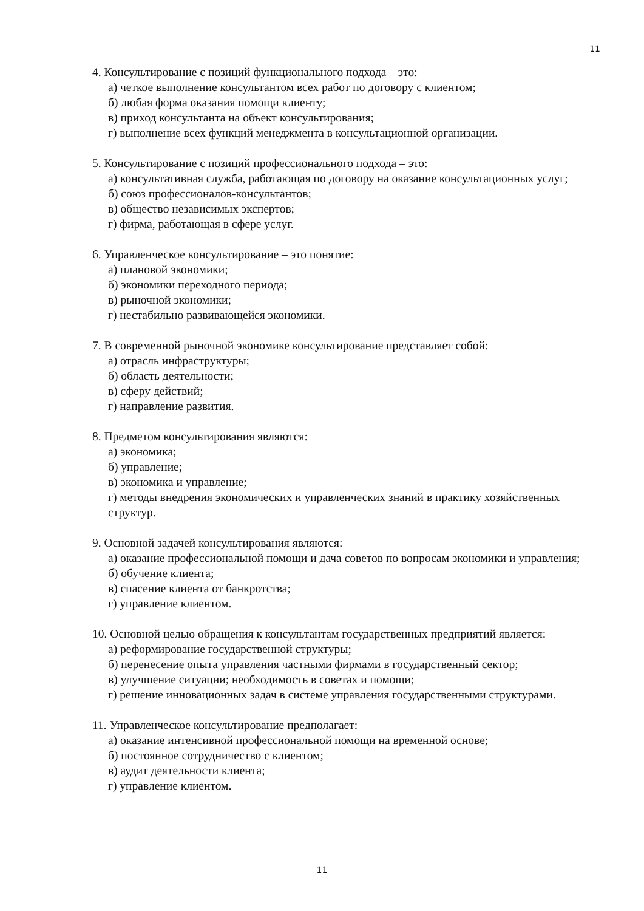11
4. Консультирование с позиций функционального подхода – это:
а) четкое выполнение консультантом всех работ по договору с клиентом;
б) любая форма оказания помощи клиенту;
в) приход консультанта на объект консультирования;
г) выполнение всех функций менеджмента в консультационной организации.
5. Консультирование с позиций профессионального подхода – это:
а) консультативная служба, работающая по договору на оказание консультационных услуг;
б) союз профессионалов-консультантов;
в) общество независимых экспертов;
г) фирма, работающая в сфере услуг.
6. Управленческое консультирование – это понятие:
а) плановой экономики;
б) экономики переходного периода;
в) рыночной экономики;
г) нестабильно развивающейся экономики.
7. В современной рыночной экономике консультирование представляет собой:
а) отрасль инфраструктуры;
б) область деятельности;
в) сферу действий;
г) направление развития.
8. Предметом консультирования являются:
а) экономика;
б) управление;
в) экономика и управление;
г) методы внедрения экономических и управленческих знаний в практику хозяйственных структур.
9. Основной задачей консультирования являются:
а) оказание профессиональной помощи и дача советов по вопросам экономики и управления;
б) обучение клиента;
в) спасение клиента от банкротства;
г) управление клиентом.
10. Основной целью обращения к консультантам государственных предприятий является:
а) реформирование государственной структуры;
б) перенесение опыта управления частными фирмами в государственный сектор;
в) улучшение ситуации; необходимость в советах и помощи;
г) решение инновационных задач в системе управления государственными структурами.
11. Управленческое консультирование предполагает:
а) оказание интенсивной профессиональной помощи на временной основе;
б) постоянное сотрудничество с клиентом;
в) аудит деятельности клиента;
г) управление клиентом.
11